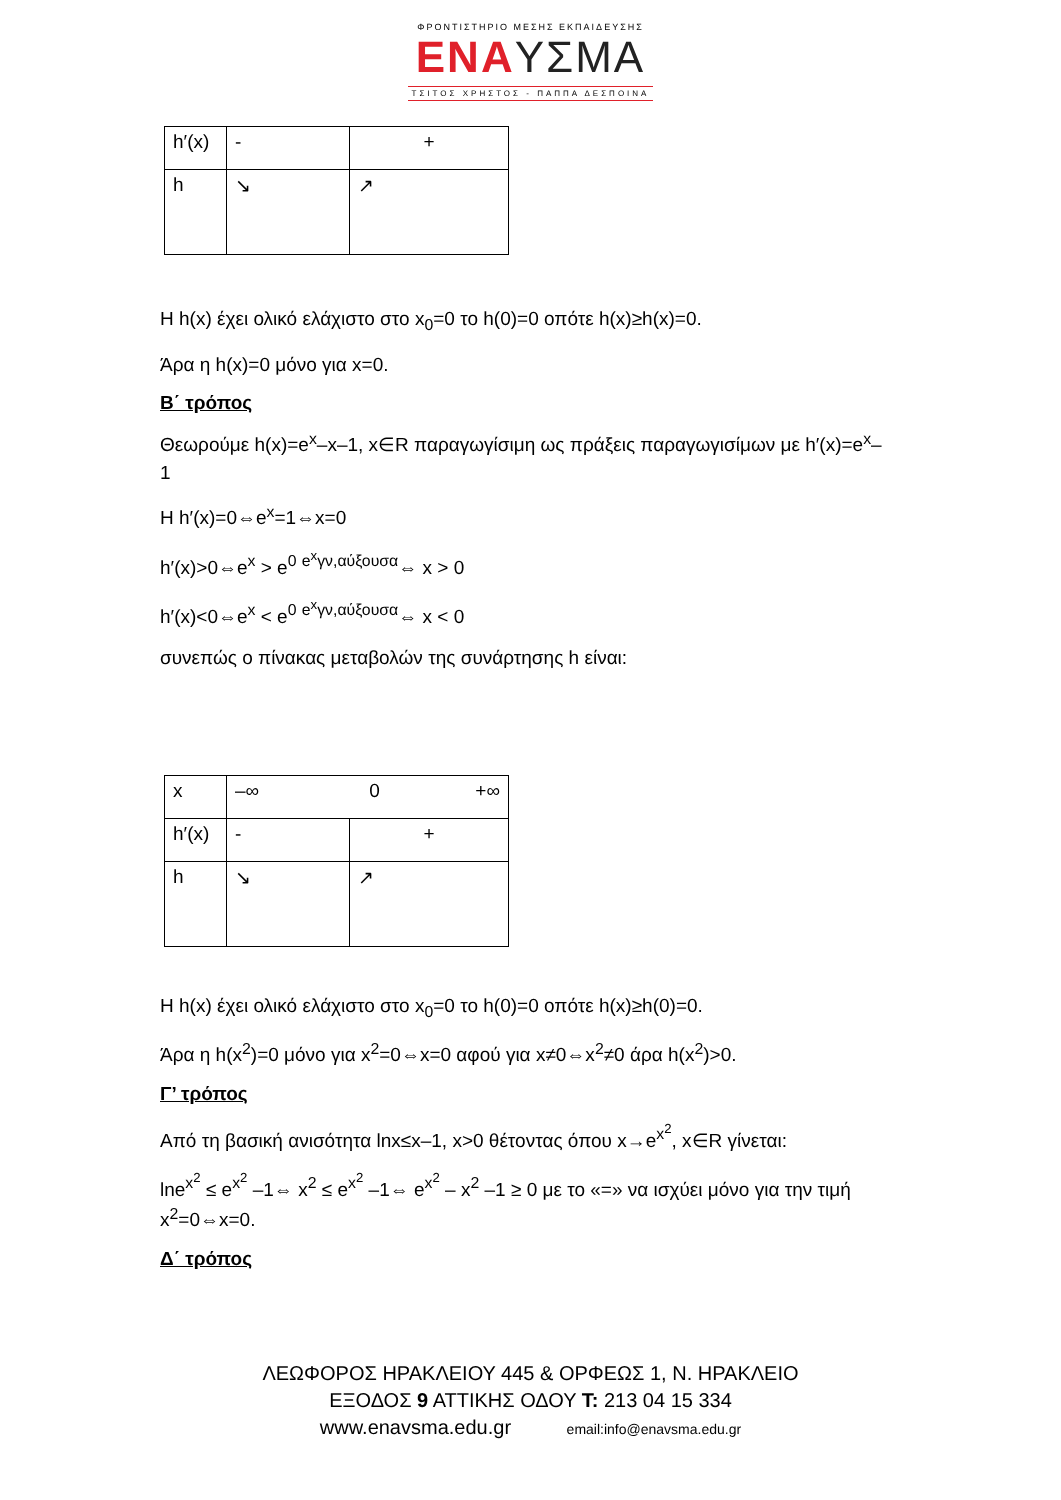ΦΡΟΝΤΙΣΤΗΡΙΟ ΜΕΣΗΣ ΕΚΠΑΙΔΕΥΣΗΣ
ΕΝΑΥΣΜΑ
ΤΣΙΤΟΣ ΧΡΗΣΤΟΣ - ΠΑΠΠΑ ΔΕΣΠΟΙΝΑ
| h′(x) | - | + |
| h | ↘ | ↗ |
Η h(x) έχει ολικό ελάχιστο στο x<sub>0</sub>=0 το h(0)=0 οπότε h(x)≥h(x)=0.
Άρα η h(x)=0 μόνο για x=0.
Β΄ τρόπος
Θεωρούμε h(x)=e<sup>x</sup>–x–1, x∈R παραγωγίσιμη ως πράξεις παραγωγισίμων με h′(x)=e<sup>x</sup>–1
Η h′(x)=0⇔e<sup>x</sup>=1⇔x=0
h′(x)>0⇔e<sup>x</sup> > e<sup>0</sup> <sup>e<sup>x</sup>γν,αύξουσα</sup>⇔ x > 0
h′(x)<0⇔e<sup>x</sup> < e<sup>0</sup> <sup>e<sup>x</sup>γν,αύξουσα</sup>⇔ x < 0
συνεπώς ο πίνακας μεταβολών της συνάρτησης h είναι:
| x | –∞ 0 +∞ | |
| h′(x) | - | + |
| h | ↘ | ↗ |
Η h(x) έχει ολικό ελάχιστο στο x<sub>0</sub>=0 το h(0)=0 οπότε h(x)≥h(0)=0.
Άρα η h(x<sup>2</sup>)=0 μόνο για x<sup>2</sup>=0⇔x=0 αφού για x≠0⇔x<sup>2</sup>≠0 άρα h(x<sup>2</sup>)>0.
Γ’ τρόπος
Από τη βασική ανισότητα lnx≤x–1, x>0 θέτοντας όπου x→e<sup>x<sup>2</sup></sup>, x∈R γίνεται:
lne<sup>x<sup>2</sup></sup> ≤ e<sup>x<sup>2</sup></sup> –1⇔ x<sup>2</sup> ≤ e<sup>x<sup>2</sup></sup> –1⇔ e<sup>x<sup>2</sup></sup> – x<sup>2</sup> –1 ≥ 0 με το «=» να ισχύει μόνο για την τιμή x<sup>2</sup>=0⇔x=0.
Δ΄ τρόπος
ΛΕΩΦΟΡΟΣ ΗΡΑΚΛΕΙΟΥ 445 & ΟΡΦΕΩΣ 1, Ν. ΗΡΑΚΛΕΙΟ
ΕΞΟΔΟΣ 9 ΑΤΤΙΚΗΣ ΟΔΟΥ T: 213 04 15 334
www.enavsma.edu.gr email:info@enavsma.edu.gr